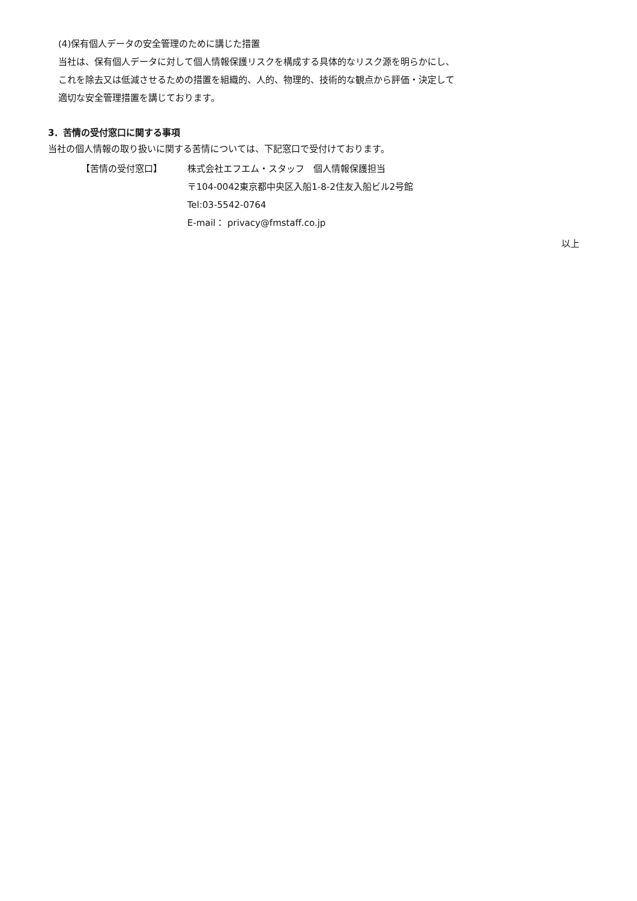(4)保有個人データの安全管理のために講じた措置
当社は、保有個人データに対して個人情報保護リスクを構成する具体的なリスク源を明らかにし、
これを除去又は低減させるための措置を組織的、人的、物理的、技術的な観点から評価・決定して
適切な安全管理措置を講じております。
3．苦情の受付窓口に関する事項
当社の個人情報の取り扱いに関する苦情については、下記窓口で受付けております。
【苦情の受付窓口】 株式会社エフエム・スタッフ　個人情報保護担当
〒104-0042東京都中央区入船1-8-2住友入船ビル2号館
Tel:03-5542-0764
E-mail： privacy@fmstaff.co.jp
以上